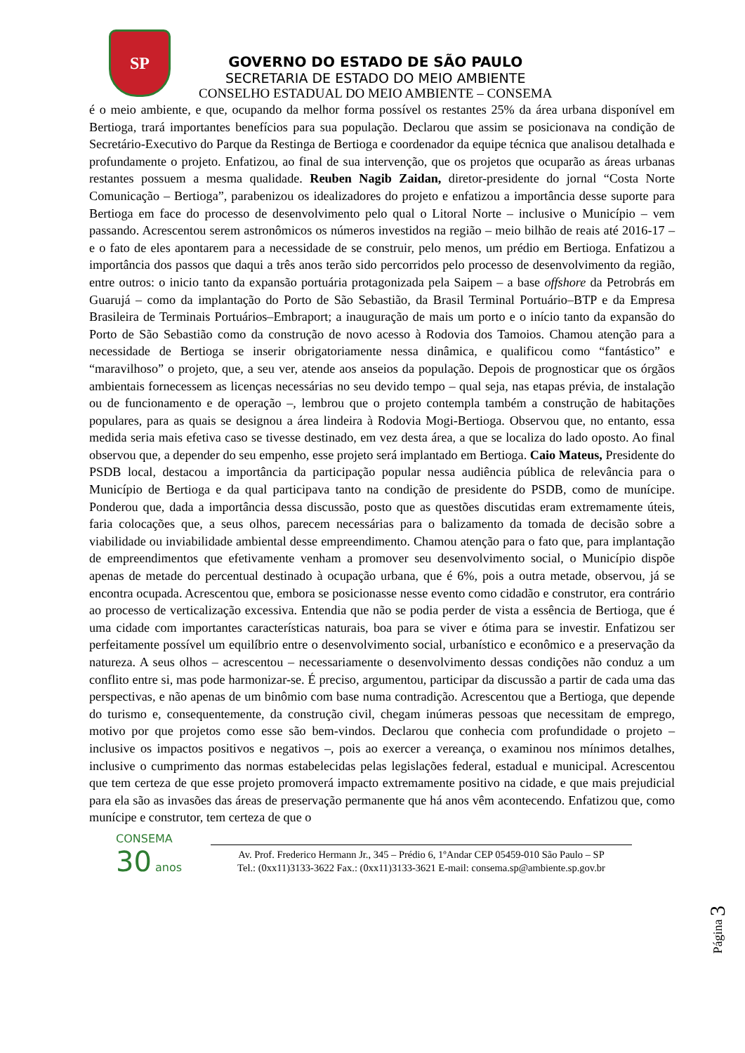SP
GOVERNO DO ESTADO DE SÃO PAULO
SECRETARIA DE ESTADO DO MEIO AMBIENTE
CONSELHO ESTADUAL DO MEIO AMBIENTE – CONSEMA
é o meio ambiente, e que, ocupando da melhor forma possível os restantes 25% da área urbana disponível em Bertioga, trará importantes benefícios para sua população. Declarou que assim se posicionava na condição de Secretário-Executivo do Parque da Restinga de Bertioga e coordenador da equipe técnica que analisou detalhada e profundamente o projeto. Enfatizou, ao final de sua intervenção, que os projetos que ocuparão as áreas urbanas restantes possuem a mesma qualidade. Reuben Nagib Zaidan, diretor-presidente do jornal “Costa Norte Comunicação – Bertioga”, parabenizou os idealizadores do projeto e enfatizou a importância desse suporte para Bertioga em face do processo de desenvolvimento pelo qual o Litoral Norte – inclusive o Município – vem passando. Acrescentou serem astronômicos os números investidos na região – meio bilhão de reais até 2016-17 – e o fato de eles apontarem para a necessidade de se construir, pelo menos, um prédio em Bertioga. Enfatizou a importância dos passos que daqui a três anos terão sido percorridos pelo processo de desenvolvimento da região, entre outros: o inicio tanto da expansão portuária protagonizada pela Saipem – a base offshore da Petrobrás em Guarujá – como da implantação do Porto de São Sebastião, da Brasil Terminal Portuário–BTP e da Empresa Brasileira de Terminais Portuários–Embraport; a inauguração de mais um porto e o início tanto da expansão do Porto de São Sebastião como da construção de novo acesso à Rodovia dos Tamoios. Chamou atenção para a necessidade de Bertioga se inserir obrigatoriamente nessa dinâmica, e qualificou como “fantástico” e “maravilhoso” o projeto, que, a seu ver, atende aos anseios da população. Depois de prognosticar que os órgãos ambientais fornecessem as licenças necessárias no seu devido tempo – qual seja, nas etapas prévia, de instalação ou de funcionamento e de operação –, lembrou que o projeto contempla também a construção de habitações populares, para as quais se designou a área lindeira à Rodovia Mogi-Bertioga. Observou que, no entanto, essa medida seria mais efetiva caso se tivesse destinado, em vez desta área, a que se localiza do lado oposto. Ao final observou que, a depender do seu empenho, esse projeto será implantado em Bertioga. Caio Mateus, Presidente do PSDB local, destacou a importância da participação popular nessa audiência pública de relevância para o Município de Bertioga e da qual participava tanto na condição de presidente do PSDB, como de munícipe. Ponderou que, dada a importância dessa discussão, posto que as questões discutidas eram extremamente úteis, faria colocações que, a seus olhos, parecem necessárias para o balizamento da tomada de decisão sobre a viabilidade ou inviabilidade ambiental desse empreendimento. Chamou atenção para o fato que, para implantação de empreendimentos que efetivamente venham a promover seu desenvolvimento social, o Município dispõe apenas de metade do percentual destinado à ocupação urbana, que é 6%, pois a outra metade, observou, já se encontra ocupada. Acrescentou que, embora se posicionasse nesse evento como cidadão e construtor, era contrário ao processo de verticalização excessiva. Entendia que não se podia perder de vista a essência de Bertioga, que é uma cidade com importantes características naturais, boa para se viver e ótima para se investir. Enfatizou ser perfeitamente possível um equilíbrio entre o desenvolvimento social, urbanístico e econômico e a preservação da natureza. A seus olhos – acrescentou – necessariamente o desenvolvimento dessas condições não conduz a um conflito entre si, mas pode harmonizar-se. É preciso, argumentou, participar da discussão a partir de cada uma das perspectivas, e não apenas de um binômio com base numa contradição. Acrescentou que a Bertioga, que depende do turismo e, consequentemente, da construção civil, chegam inúmeras pessoas que necessitam de emprego, motivo por que projetos como esse são bem-vindos. Declarou que conhecia com profundidade o projeto – inclusive os impactos positivos e negativos –, pois ao exercer a vereança, o examinou nos mínimos detalhes, inclusive o cumprimento das normas estabelecidas pelas legislações federal, estadual e municipal. Acrescentou que tem certeza de que esse projeto promoverá impacto extremamente positivo na cidade, e que mais prejudicial para ela são as invasões das áreas de preservação permanente que há anos vêm acontecendo. Enfatizou que, como munícipe e construtor, tem certeza de que o
Página 3
CONSEMA
30 anos
Av. Prof. Frederico Hermann Jr., 345 – Prédio 6, 1ºAndar CEP 05459-010 São Paulo – SP
Tel.: (0xx11)3133-3622 Fax.: (0xx11)3133-3621 E-mail: consema.sp@ambiente.sp.gov.br